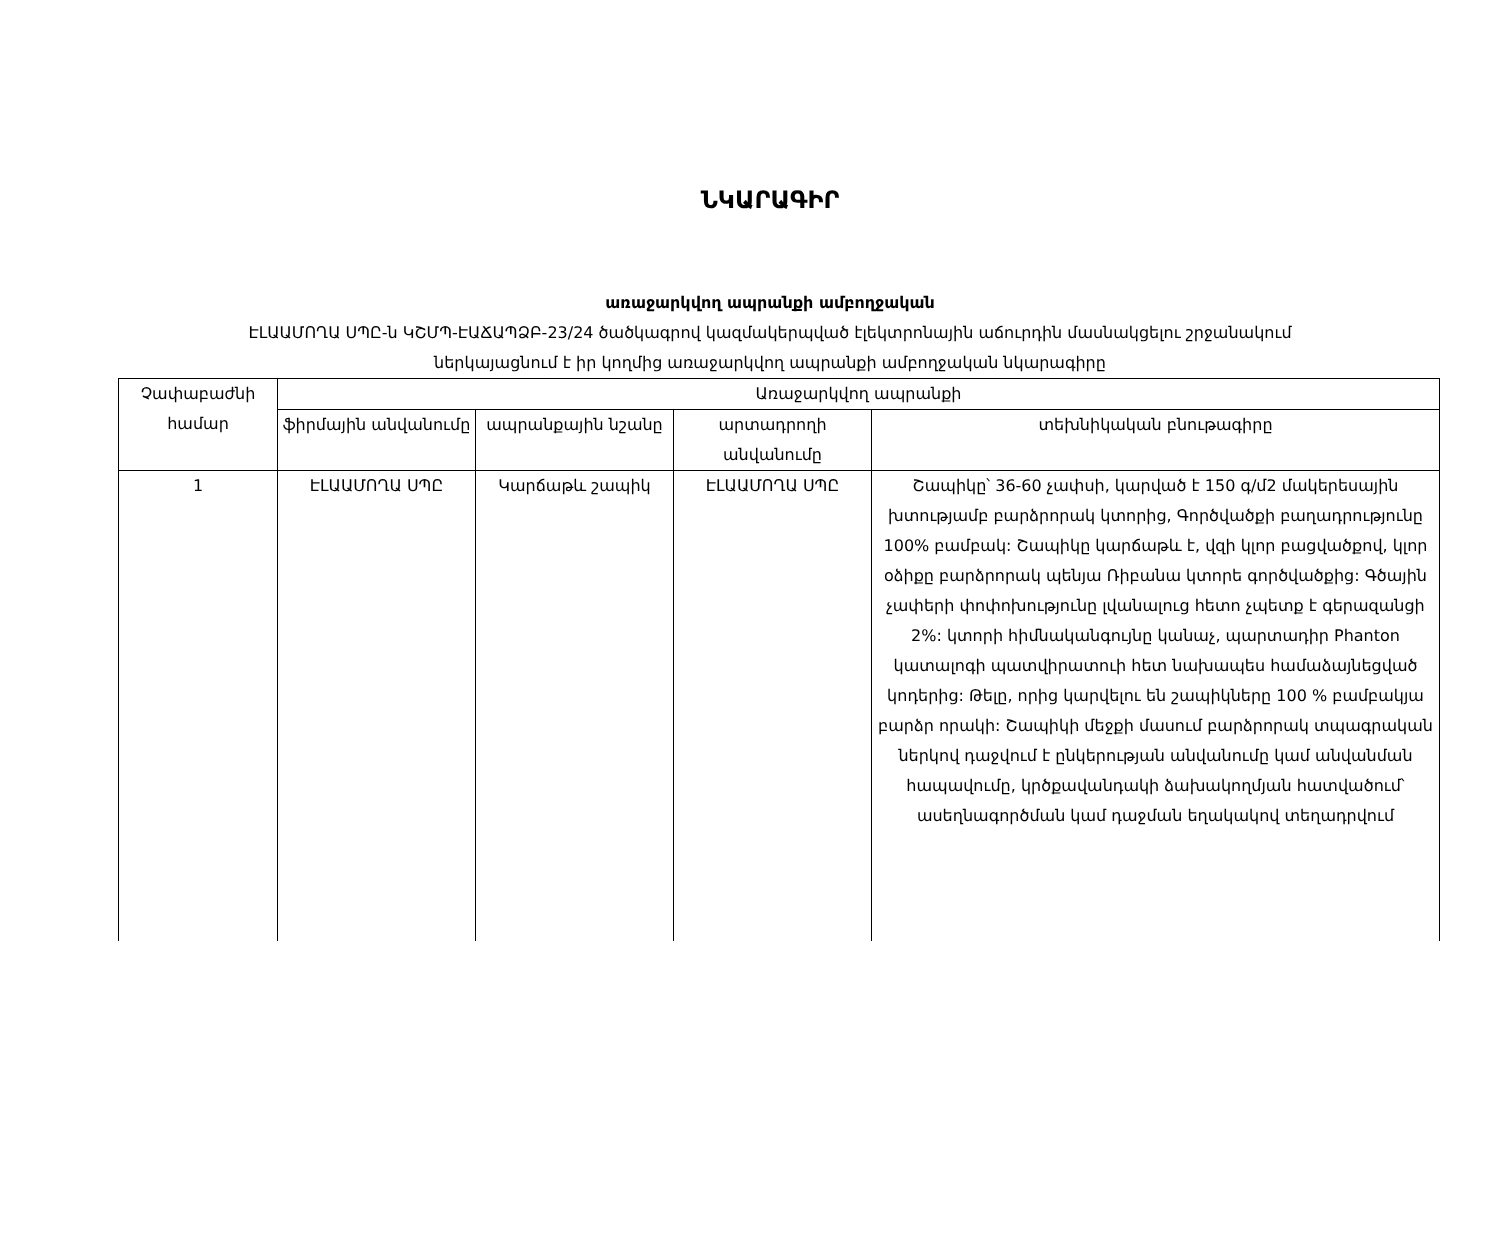ՆԿԱՐԱԳԻՐ
առաջարկվող ապրանքի ամբողջական
ԷԼԱԱՄՈՂԱ ՍՊԸ-ն ԿՇՄՊ-ԷԱՃԱՊՁԲ-23/24 ծածկագրով կազմակերպված էլեկտրոնային աճուրդին մասնակցելու շրջանակում
ներկայացնում է իր կողմից առաջարկվող ապրանքի ամբողջական նկարագիրը
| Չափաբաժնի համար | Առաջարկվող ապրանքի | | | |
| --- | --- | --- | --- | --- |
| | ֆիրմային անվանումը | ապրանքային նշանը | արտադրողի անվանումը | տեխնիկական բնութագիրը |
| 1 | ԷԼԱԱՄՈՂԱ ՍՊԸ | Կարճաթև շապիկ | ԷԼԱԱՄՈՂԱ ՍՊԸ | Շապիկը՝ 36-60 չափսի, կարված է 150 գ/մ2 մակերեսային խտությամբ բարձրորակ կտորից, Գործվածքի բաղադրությունը 100% բամբակ: Շապիկը կարճաթև է, վզի կլոր բացվածքով, կլոր օձիքը բարձրորակ պենյա Ռիբանա կտորե գործվածքից: Գծային չափերի փոփոխությունը լվանալուց հետո չպետք է գերազանցի 2%: կտորի հիմնականգույնը կանաչ, պարտադիր Phanton կատալոգի պատվիրատուի հետ նախապես համաձայնեցված կոդերից: Թելը, որից կարվելու են շապիկները 100 % բամբակյա բարձր որակի: Շապիկի մեջքի մասում բարձրորակ տպագրական ներկով դաջվում է ընկերության անվանումը կամ անվանման հապավումը, կրծքավանդակի ձախակողմյան հատվածում՝ ասեղնագործման կամ դաջման եղակակով տեղադրվում |